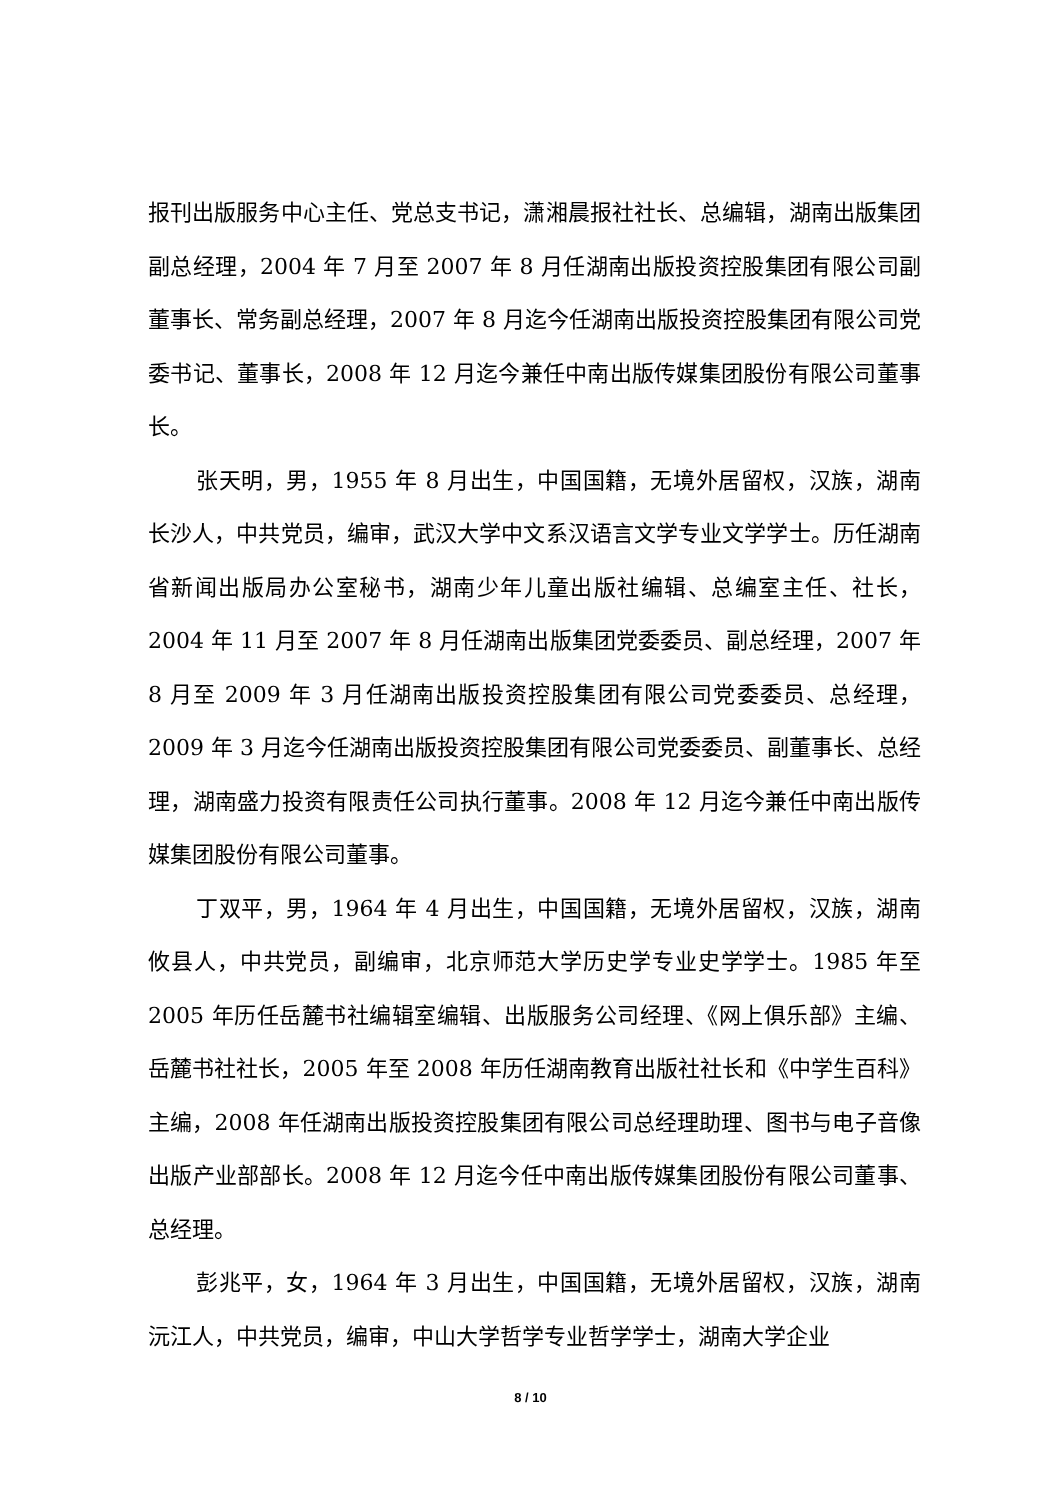报刊出版服务中心主任、党总支书记，潇湘晨报社社长、总编辑，湖南出版集团副总经理，2004 年 7 月至 2007 年 8 月任湖南出版投资控股集团有限公司副董事长、常务副总经理，2007 年 8 月迄今任湖南出版投资控股集团有限公司党委书记、董事长，2008 年 12 月迄今兼任中南出版传媒集团股份有限公司董事长。
张天明，男，1955 年 8 月出生，中国国籍，无境外居留权，汉族，湖南长沙人，中共党员，编审，武汉大学中文系汉语言文学专业文学学士。历任湖南省新闻出版局办公室秘书，湖南少年儿童出版社编辑、总编室主任、社长，2004 年 11 月至 2007 年 8 月任湖南出版集团党委委员、副总经理，2007 年 8 月至 2009 年 3 月任湖南出版投资控股集团有限公司党委委员、总经理，2009 年 3 月迄今任湖南出版投资控股集团有限公司党委委员、副董事长、总经理，湖南盛力投资有限责任公司执行董事。2008 年 12 月迄今兼任中南出版传媒集团股份有限公司董事。
丁双平，男，1964 年 4 月出生，中国国籍，无境外居留权，汉族，湖南攸县人，中共党员，副编审，北京师范大学历史学专业史学学士。1985 年至 2005 年历任岳麓书社编辑室编辑、出版服务公司经理、《网上俱乐部》主编、岳麓书社社长，2005 年至 2008 年历任湖南教育出版社社长和《中学生百科》主编，2008 年任湖南出版投资控股集团有限公司总经理助理、图书与电子音像出版产业部部长。2008 年 12 月迄今任中南出版传媒集团股份有限公司董事、总经理。
彭兆平，女，1964 年 3 月出生，中国国籍，无境外居留权，汉族，湖南沅江人，中共党员，编审，中山大学哲学专业哲学学士，湖南大学企业
8 / 10